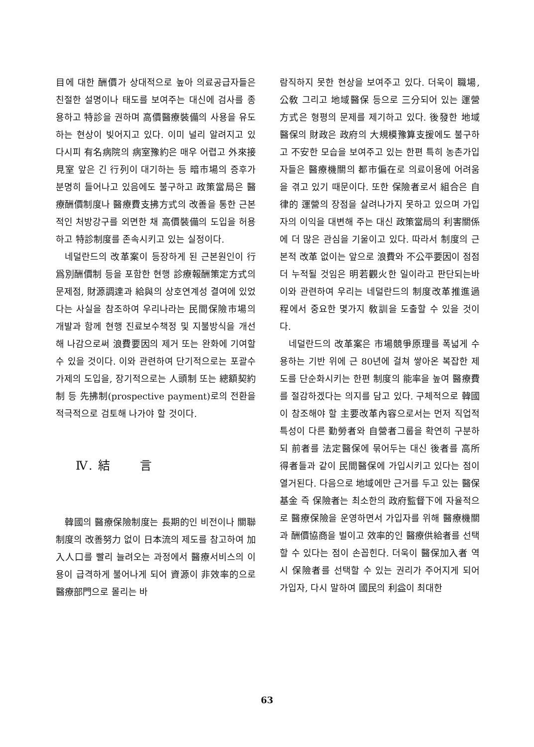目에 대한 酬價가 상대적으로 높아 의료공급자들은 친절한 설명이나 태도를 보여주는 대신에 검사를 종용하고 特診을 권하며 高價醫療裝備의 사용을 유도하는 현상이 빚어지고 있다. 이미 널리 알려지고 있다시피 有名病院의 病室豫約은 매우 어렵고 外來接見室 앞은 긴 行列이 대기하는 등 暗市場의 증후가 분명히 들어나고 있음에도 불구하고 政策當局은 醫療酬價制度나 醫療費支拂方式의 改善을 통한 근본적인 처방강구를 외면한 채 高價裝備의 도입을 허용하고 特診制度를 존속시키고 있는 실정이다.
네덜란드의 改革案이 등장하게 된 근본원인이 行爲別酬價制 등을 포함한 현행 診療報酬策定方式의 문제점, 財源調達과 給與의 상호연계성 결여에 있었다는 사실을 참조하여 우리나라는 民間保險市場의 개발과 함께 현행 진료보수책정 및 지불방식을 개선해 나감으로써 浪費要因의 제거 또는 완화에 기여할 수 있을 것이다. 이와 관련하여 단기적으로는 포괄수가제의 도입을, 장기적으로는 人頭制 또는 總額契約制 등 先拂制(prospective payment)로의 전환을 적극적으로 검토해 나가야 할 것이다.
Ⅳ. 結 言
韓國의 醫療保險制度는 長期的인 비전이나 關聯制度의 改善努力 없이 日本流의 제도를 참고하여 加入人口를 빨리 늘려오는 과정에서 醫療서비스의 이용이 급격하게 불어나게 되어 資源이 非效率的으로 醫療部門으로 몰리는 바
람직하지 못한 현상을 보여주고 있다. 더욱이 職場, 公敎 그리고 地域醫保 등으로 三分되어 있는 運營方式은 형평의 문제를 제기하고 있다. 後發한 地域醫保의 財政은 政府의 大規模豫算支援에도 불구하고 不安한 모습을 보여주고 있는 한편 특히 농촌가입자들은 醫療機關의 都市偏在로 의료이용에 어려움을 겪고 있기 때문이다. 또한 保險者로서 組合은 自律的 運營의 장점을 살려나가지 못하고 있으며 가입자의 이익을 대변해 주는 대신 政策當局의 利害關係에 더 많은 관심을 기울이고 있다. 따라서 制度의 근본적 改革 없이는 앞으로 浪費와 不公平要因이 점점 더 누적될 것임은 明若觀火한 일이라고 판단되는바 이와 관련하여 우리는 네덜란드의 制度改革推進過程에서 중요한 몇가지 敎訓을 도출할 수 있을 것이다.
네덜란드의 改革案은 市場競爭原理를 폭넓게 수용하는 기반 위에 근 80년에 걸쳐 쌓아온 복잡한 제도를 단순화시키는 한편 制度의 能率을 높여 醫療費를 절감하겠다는 의지를 담고 있다. 구체적으로 韓國이 참조해야 할 主要改革內容으로서는 먼저 직업적 특성이 다른 勤勞者와 自營者그룹을 확연히 구분하되 前者를 法定醫保에 묶어두는 대신 後者를 高所得者들과 같이 民間醫保에 가입시키고 있다는 점이 열거된다. 다음으로 地域에만 근거를 두고 있는 醫保基金 즉 保險者는 최소한의 政府監督下에 자율적으로 醫療保險을 운영하면서 가입자를 위해 醫療機關과 酬價協商을 벌이고 效率的인 醫療供給者를 선택할 수 있다는 점이 손꼽힌다. 더욱이 醫保加入者 역시 保險者를 선택할 수 있는 권리가 주어지게 되어 가입자, 다시 말하여 國民의 利益이 최대한
63